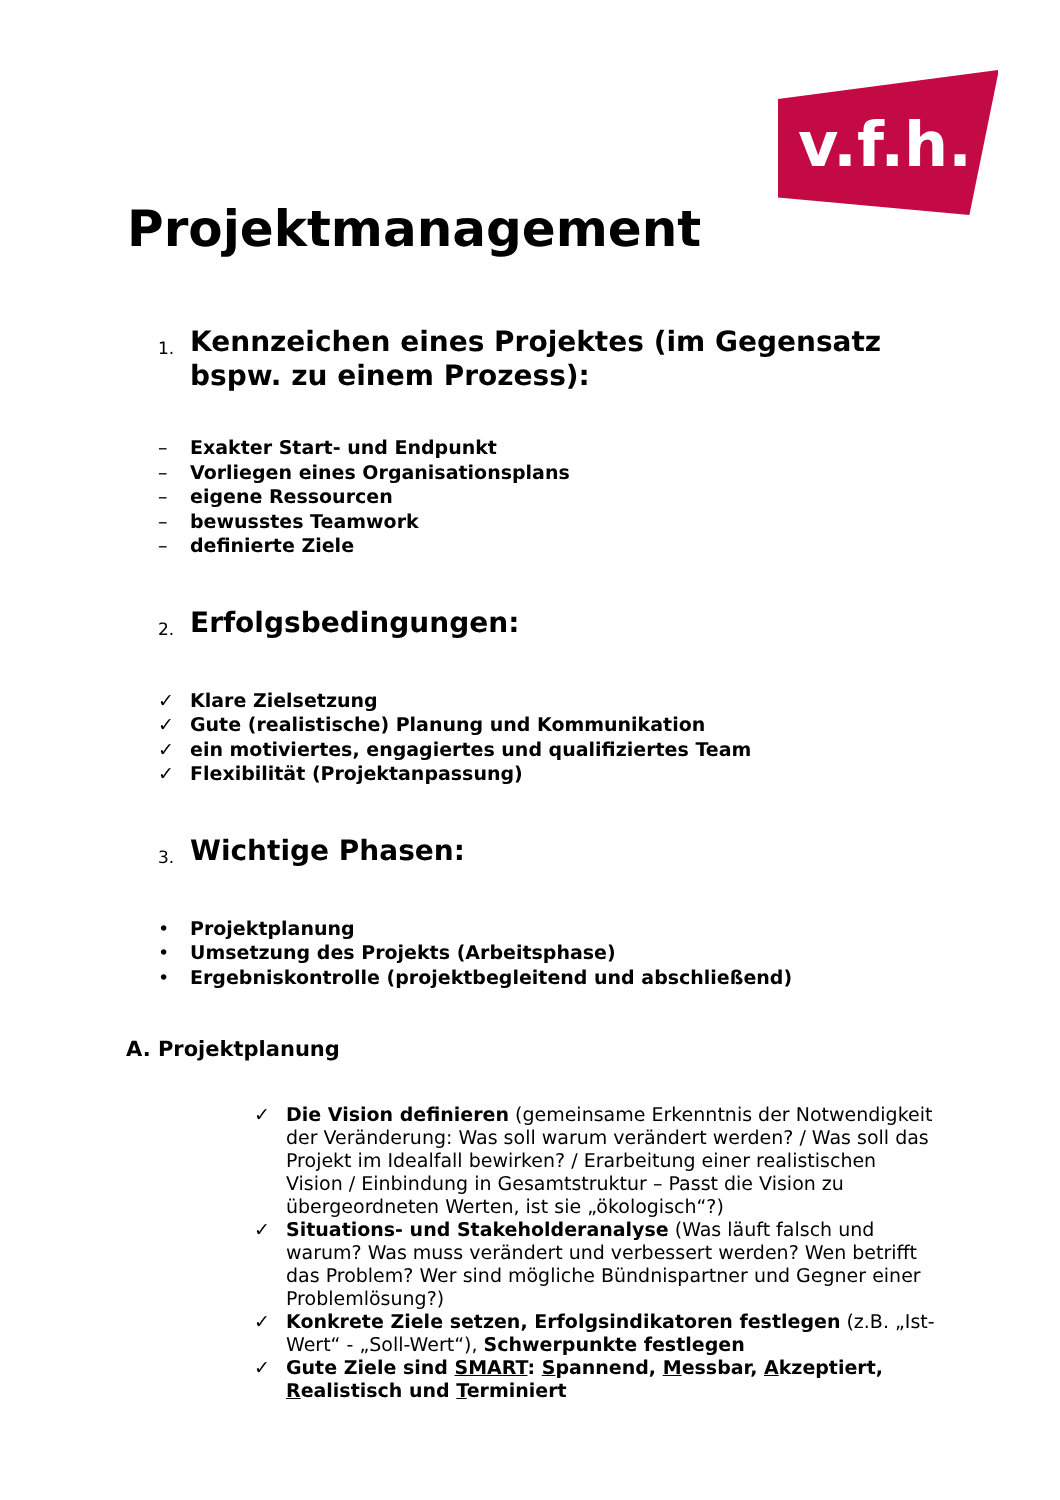v.f.h.
Projektmanagement
1. Kennzeichen eines Projektes (im Gegensatz bspw. zu einem Prozess):
– Exakter Start- und Endpunkt
– Vorliegen eines Organisationsplans
– eigene Ressourcen
– bewusstes Teamwork
– definierte Ziele
2. Erfolgsbedingungen:
✓ Klare Zielsetzung
✓ Gute (realistische) Planung und Kommunikation
✓ ein motiviertes, engagiertes und qualifiziertes Team
✓ Flexibilität (Projektanpassung)
3. Wichtige Phasen:
• Projektplanung
• Umsetzung des Projekts (Arbeitsphase)
• Ergebniskontrolle (projektbegleitend und abschließend)
A. Projektplanung
✓ Die Vision definieren (gemeinsame Erkenntnis der Notwendigkeit der Veränderung: Was soll warum verändert werden? / Was soll das Projekt im Idealfall bewirken? / Erarbeitung einer realistischen Vision / Einbindung in Gesamtstruktur – Passt die Vision zu übergeordneten Werten, ist sie „ökologisch“?)
✓ Situations- und Stakeholderanalyse (Was läuft falsch und warum? Was muss verändert und verbessert werden? Wen betrifft das Problem? Wer sind mögliche Bündnispartner und Gegner einer Problemlösung?)
✓ Konkrete Ziele setzen, Erfolgsindikatoren festlegen (z.B. „Ist-Wert“ - „Soll-Wert“), Schwerpunkte festlegen
✓ Gute Ziele sind SMART: Spannend, Messbar, Akzeptiert, Realistisch und Terminiert